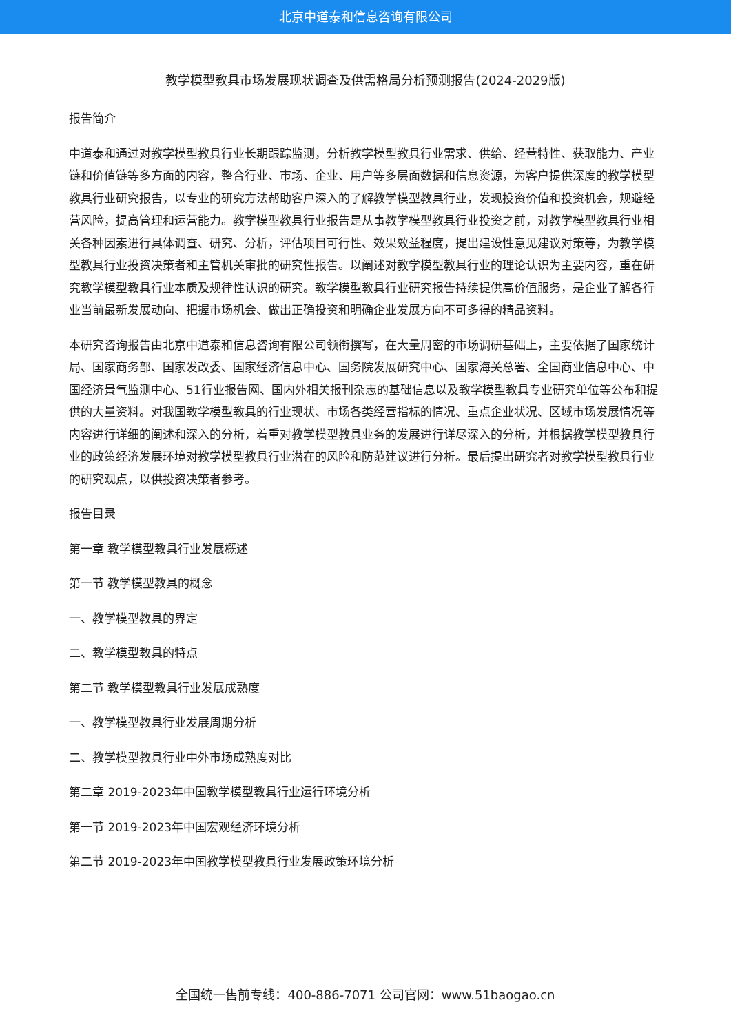北京中道泰和信息咨询有限公司
教学模型教具市场发展现状调查及供需格局分析预测报告(2024-2029版)
报告简介
中道泰和通过对教学模型教具行业长期跟踪监测，分析教学模型教具行业需求、供给、经营特性、获取能力、产业链和价值链等多方面的内容，整合行业、市场、企业、用户等多层面数据和信息资源，为客户提供深度的教学模型教具行业研究报告，以专业的研究方法帮助客户深入的了解教学模型教具行业，发现投资价值和投资机会，规避经营风险，提高管理和运营能力。教学模型教具行业报告是从事教学模型教具行业投资之前，对教学模型教具行业相关各种因素进行具体调查、研究、分析，评估项目可行性、效果效益程度，提出建设性意见建议对策等，为教学模型教具行业投资决策者和主管机关审批的研究性报告。以阐述对教学模型教具行业的理论认识为主要内容，重在研究教学模型教具行业本质及规律性认识的研究。教学模型教具行业研究报告持续提供高价值服务，是企业了解各行业当前最新发展动向、把握市场机会、做出正确投资和明确企业发展方向不可多得的精品资料。
本研究咨询报告由北京中道泰和信息咨询有限公司领衔撰写，在大量周密的市场调研基础上，主要依据了国家统计局、国家商务部、国家发改委、国家经济信息中心、国务院发展研究中心、国家海关总署、全国商业信息中心、中国经济景气监测中心、51行业报告网、国内外相关报刊杂志的基础信息以及教学模型教具专业研究单位等公布和提供的大量资料。对我国教学模型教具的行业现状、市场各类经营指标的情况、重点企业状况、区域市场发展情况等内容进行详细的阐述和深入的分析，着重对教学模型教具业务的发展进行详尽深入的分析，并根据教学模型教具行业的政策经济发展环境对教学模型教具行业潜在的风险和防范建议进行分析。最后提出研究者对教学模型教具行业的研究观点，以供投资决策者参考。
报告目录
第一章 教学模型教具行业发展概述
第一节 教学模型教具的概念
一、教学模型教具的界定
二、教学模型教具的特点
第二节 教学模型教具行业发展成熟度
一、教学模型教具行业发展周期分析
二、教学模型教具行业中外市场成熟度对比
第二章 2019-2023年中国教学模型教具行业运行环境分析
第一节 2019-2023年中国宏观经济环境分析
第二节 2019-2023年中国教学模型教具行业发展政策环境分析
全国统一售前专线：400-886-7071 公司官网：www.51baogao.cn